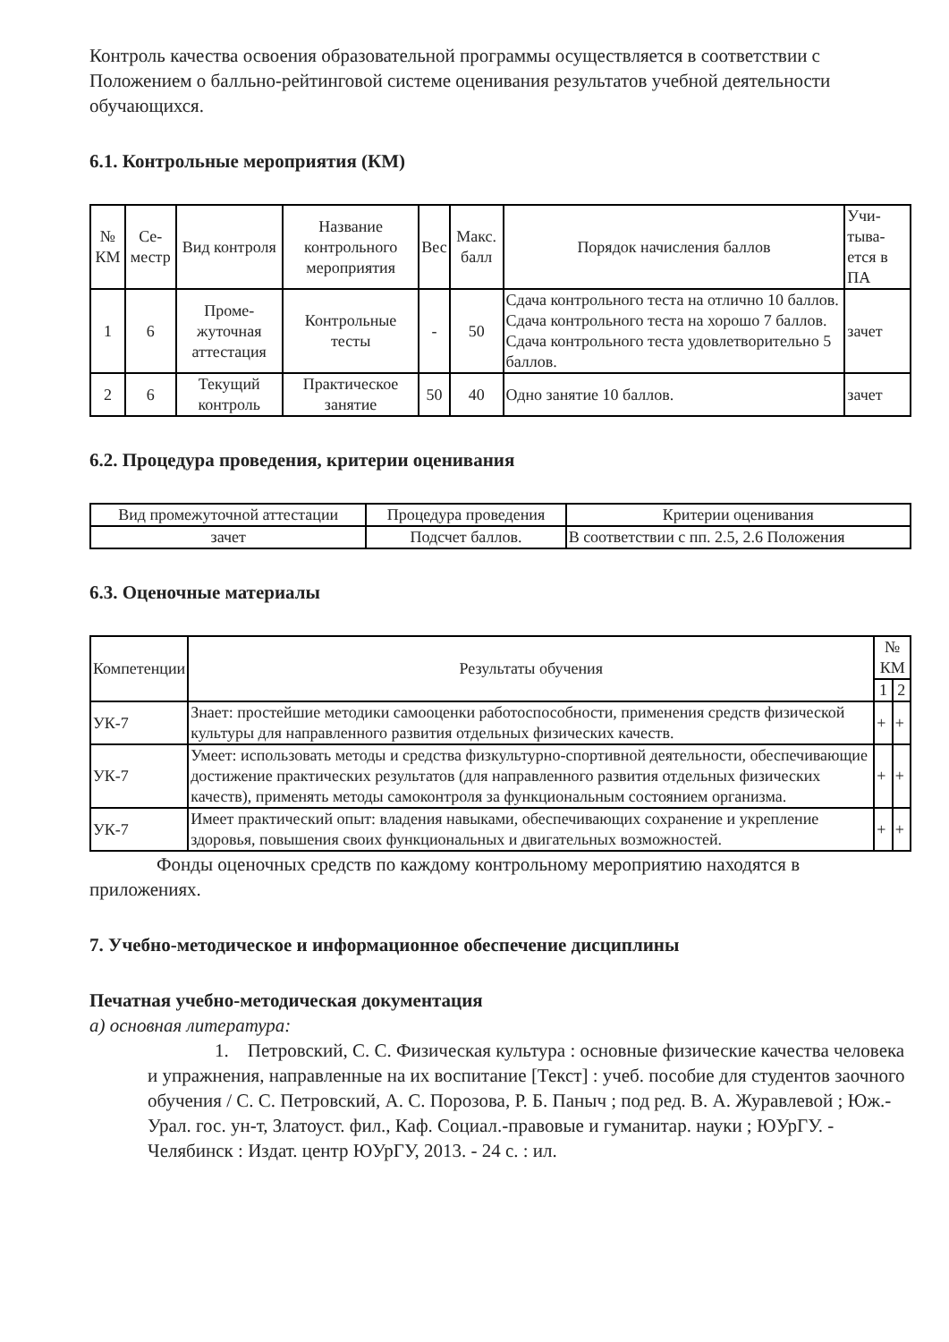Контроль качества освоения образовательной программы осуществляется в соответствии с Положением о балльно-рейтинговой системе оценивания результатов учебной деятельности обучающихся.
6.1. Контрольные мероприятия (КМ)
| № КМ | Се-местр | Вид контроля | Название контрольного мероприятия | Вес | Макс. балл | Порядок начисления баллов | Учи-тыва-ется в ПА |
| --- | --- | --- | --- | --- | --- | --- | --- |
| 1 | 6 | Проме-жуточная аттестация | Контрольные тесты | - | 50 | Сдача контрольного теста на отлично 10 баллов. Сдача контрольного теста на хорошо 7 баллов. Сдача контрольного теста удовлетворительно 5 баллов. | зачет |
| 2 | 6 | Текущий контроль | Практическое занятие | 50 | 40 | Одно занятие 10 баллов. | зачет |
6.2. Процедура проведения, критерии оценивания
| Вид промежуточной аттестации | Процедура проведения | Критерии оценивания |
| --- | --- | --- |
| зачет | Подсчет баллов. | В соответствии с пп. 2.5, 2.6 Положения |
6.3. Оценочные материалы
| Компетенции | Результаты обучения | № КМ | |
| --- | --- | --- | --- |
| | | 1 | 2 |
| УК-7 | Знает: простейшие методики самооценки работоспособности, применения средств физической культуры для направленного развития отдельных физических качеств. | + | + |
| УК-7 | Умеет: использовать методы и средства физкультурно-спортивной деятельности, обеспечивающие достижение практических результатов (для направленного развития отдельных физических качеств), применять методы самоконтроля за функциональным состоянием организма. | + | + |
| УК-7 | Имеет практический опыт: владения навыками, обеспечивающих сохранение и укрепление здоровья, повышения своих функциональных и двигательных возможностей. | + | + |
Фонды оценочных средств по каждому контрольному мероприятию находятся в приложениях.
7. Учебно-методическое и информационное обеспечение дисциплины
Печатная учебно-методическая документация
а) основная литература:
1. Петровский, С. С. Физическая культура : основные физические качества человека и упражнения, направленные на их воспитание [Текст] : учеб. пособие для студентов заочного обучения / С. С. Петровский, А. С. Порозова, Р. Б. Паныч ; под ред. В. А. Журавлевой ; Юж.-Урал. гос. ун-т, Златоуст. фил., Каф. Социал.-правовые и гуманитар. науки ; ЮУрГУ. - Челябинск : Издат. центр ЮУрГУ, 2013. - 24 с. : ил.